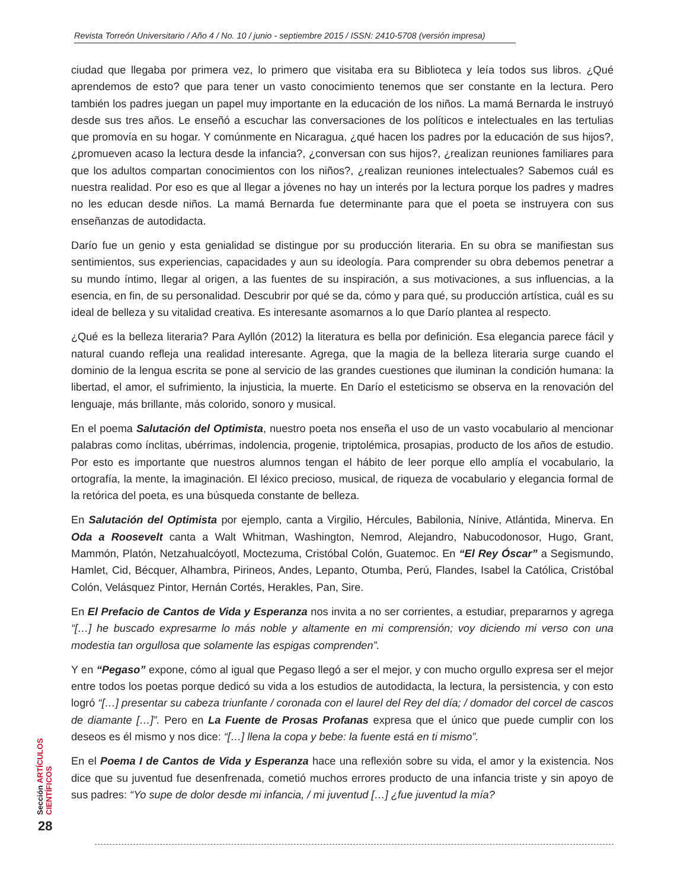Revista Torreón Universitario / Año 4 / No. 10 / junio - septiembre 2015 / ISSN: 2410-5708 (versión impresa)
ciudad que llegaba por primera vez, lo primero que visitaba era su Biblioteca y leía todos sus libros. ¿Qué aprendemos de esto? que para tener un vasto conocimiento tenemos que ser constante en la lectura. Pero también los padres juegan un papel muy importante en la educación de los niños. La mamá Bernarda le instruyó desde sus tres años. Le enseñó a escuchar las conversaciones de los políticos e intelectuales en las tertulias que promovía en su hogar. Y comúnmente en Nicaragua, ¿qué hacen los padres por la educación de sus hijos?, ¿promueven acaso la lectura desde la infancia?, ¿conversan con sus hijos?, ¿realizan reuniones familiares para que los adultos compartan conocimientos con los niños?, ¿realizan reuniones intelectuales? Sabemos cuál es nuestra realidad. Por eso es que al llegar a jóvenes no hay un interés por la lectura porque los padres y madres no les educan desde niños. La mamá Bernarda fue determinante para que el poeta se instruyera con sus enseñanzas de autodidacta.
Darío fue un genio y esta genialidad se distingue por su producción literaria. En su obra se manifiestan sus sentimientos, sus experiencias, capacidades y aun su ideología. Para comprender su obra debemos penetrar a su mundo íntimo, llegar al origen, a las fuentes de su inspiración, a sus motivaciones, a sus influencias, a la esencia, en fin, de su personalidad. Descubrir por qué se da, cómo y para qué, su producción artística, cuál es su ideal de belleza y su vitalidad creativa. Es interesante asomarnos a lo que Darío plantea al respecto.
¿Qué es la belleza literaria? Para Ayllón (2012) la literatura es bella por definición. Esa elegancia parece fácil y natural cuando refleja una realidad interesante. Agrega, que la magia de la belleza literaria surge cuando el dominio de la lengua escrita se pone al servicio de las grandes cuestiones que iluminan la condición humana: la libertad, el amor, el sufrimiento, la injusticia, la muerte. En Darío el esteticismo se observa en la renovación del lenguaje, más brillante, más colorido, sonoro y musical.
En el poema Salutación del Optimista, nuestro poeta nos enseña el uso de un vasto vocabulario al mencionar palabras como ínclitas, ubérrimas, indolencia, progenie, triptolémica, prosapias, producto de los años de estudio. Por esto es importante que nuestros alumnos tengan el hábito de leer porque ello amplía el vocabulario, la ortografía, la mente, la imaginación. El léxico precioso, musical, de riqueza de vocabulario y elegancia formal de la retórica del poeta, es una búsqueda constante de belleza.
En Salutación del Optimista por ejemplo, canta a Virgilio, Hércules, Babilonia, Nínive, Atlántida, Minerva. En Oda a Roosevelt canta a Walt Whitman, Washington, Nemrod, Alejandro, Nabucodonosor, Hugo, Grant, Mammón, Platón, Netzahualcóyotl, Moctezuma, Cristóbal Colón, Guatemoc. En “El Rey Óscar” a Segismundo, Hamlet, Cid, Bécquer, Alhambra, Pirineos, Andes, Lepanto, Otumba, Perú, Flandes, Isabel la Católica, Cristóbal Colón, Velásquez Pintor, Hernán Cortés, Herakles, Pan, Sire.
En El Prefacio de Cantos de Vida y Esperanza nos invita a no ser corrientes, a estudiar, prepararnos y agrega “[…] he buscado expresarme lo más noble y altamente en mi comprensión; voy diciendo mi verso con una modestia tan orgullosa que solamente las espigas comprenden”.
Y en “Pegaso” expone, cómo al igual que Pegaso llegó a ser el mejor, y con mucho orgullo expresa ser el mejor entre todos los poetas porque dedicó su vida a los estudios de autodidacta, la lectura, la persistencia, y con esto logró “[…] presentar su cabeza triunfante / coronada con el laurel del Rey del día; / domador del corcel de cascos de diamante […]”. Pero en La Fuente de Prosas Profanas expresa que el único que puede cumplir con los deseos es él mismo y nos dice: “[…] llena la copa y bebe: la fuente está en ti mismo”.
En el Poema I de Cantos de Vida y Esperanza hace una reflexión sobre su vida, el amor y la existencia. Nos dice que su juventud fue desenfrenada, cometió muchos errores producto de una infancia triste y sin apoyo de sus padres: “Yo supe de dolor desde mi infancia, / mi juventud […] ¿fue juventud la mía?
Sección ARTÍCULOS CIENTÍFICOS
28